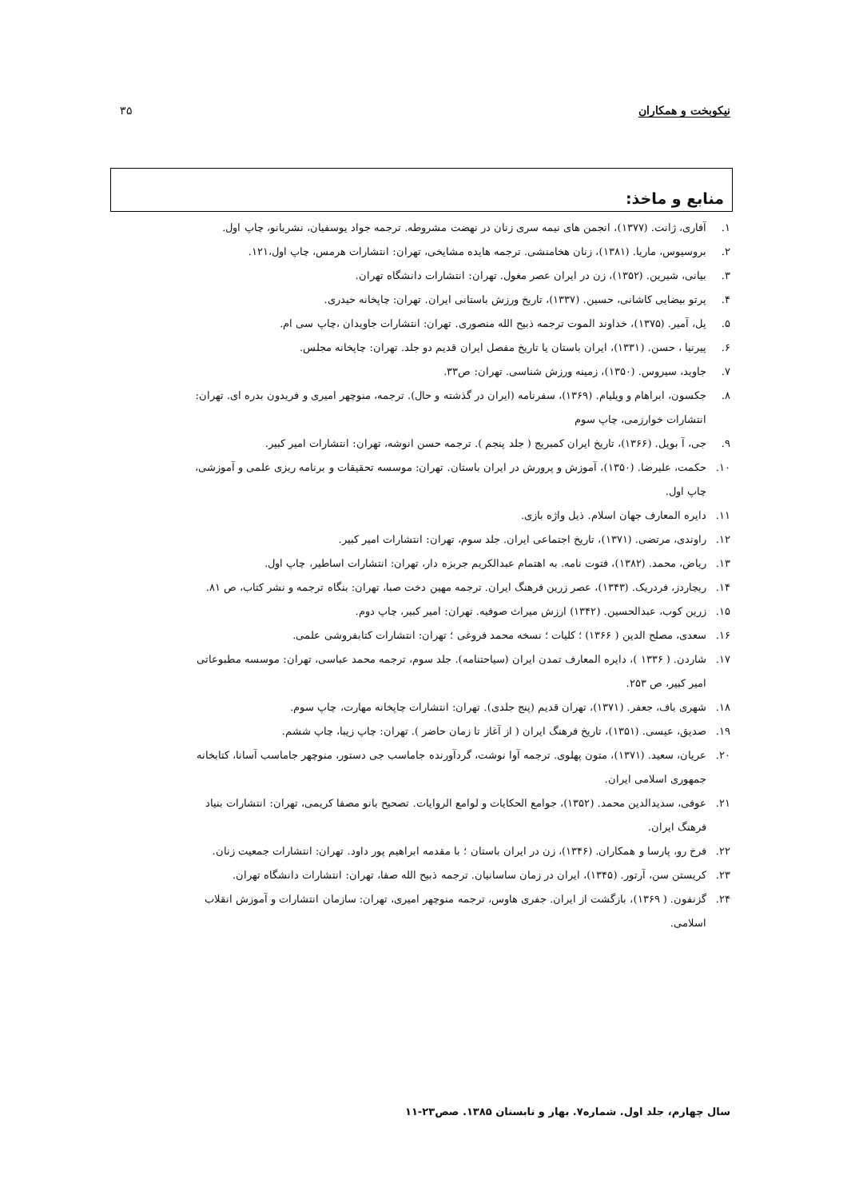نیکوبخت و همکاران ۳۵
منابع و ماخذ:
۱. آفاری، ژانت. (۱۳۷۷)، انجمن های نیمه سری زنان در نهضت مشروطه. ترجمه جواد یوسفیان، نشربانو، چاپ اول.
۲. بروسیوس، ماریا. (۱۳۸۱)، زنان هخامنشی. ترجمه هایده مشایخی، تهران: انتشارات هرمس، چاپ اول،۱۲۱.
۳. بیانی، شیرین. (۱۳۵۲)، زن در ایران عصر مغول. تهران: انتشارات دانشگاه تهران.
۴. پرتو بیضایی کاشانی، حسین. (۱۳۳۷)، تاریخ ورزش باستانی ایران. تهران: چاپخانه حیدری.
۵. پل، آمیر. (۱۳۷۵)، خداوند الموت ترجمه ذبیح الله منصوری. تهران: انتشارات جاویدان ،چاپ سی ام.
۶. پیرنیا ، حسن. (۱۳۳۱)، ایران باستان یا تاریخ مفصل ایران قدیم دو جلد. تهران: چاپخانه مجلس.
۷. جاوید، سیروس. (۱۳۵۰)، زمینه ورزش شناسی. تهران: ص۳۳.
۸. جکسون، ابراهام و ویلیام. (۱۳۶۹)، سفرنامه (ایران در گذشته و حال). ترجمه، منوچهر امیری و فریدون بدره ای. تهران: انتشارات خوارزمی، چاپ سوم
۹. جی، آ بویل. (۱۳۶۶)، تاریخ ایران کمبریج ( جلد پنجم ). ترجمه حسن انوشه، تهران: انتشارات امیر کبیر.
۱۰. حکمت، علیرضا. (۱۳۵۰)، آموزش و پرورش در ایران باستان. تهران: موسسه تحقیقات و برنامه ریزی علمی و آموزشی، چاپ اول.
۱۱. دایره المعارف جهان اسلام. ذیل واژه بازی.
۱۲. راوندی، مرتضی. (۱۳۷۱)، تاریخ اجتماعی ایران. جلد سوم، تهران: انتشارات امیر کبیر.
۱۳. ریاض، محمد. (۱۳۸۲)، فتوت نامه. به اهتمام عبدالکریم جربزه دار، تهران: انتشارات اساطیر، چاپ اول.
۱۴. ریچاردز، فردریک. (۱۳۴۳)، عصر زرین فرهنگ ایران. ترجمه مهین دخت صبا، تهران: بنگاه ترجمه و نشر کتاب، ص ۸۱.
۱۵. زرین کوب، عبدالحسین. (۱۳۴۲) ارزش میراث صوفیه. تهران: امیر کبیر، چاپ دوم.
۱۶. سعدی، مصلح الدین ( ۱۳۶۶) ؛ کلیات ؛ نسخه محمد فروغی ؛ تهران: انتشارات کتابفروشی علمی.
۱۷. شاردن. ( ۱۳۳۶ )، دایره المعارف تمدن ایران (سیاحتنامه). جلد سوم، ترجمه محمد عباسی، تهران: موسسه مطبوعاتی امیر کبیر، ص ۲۵۳.
۱۸. شهری باف، جعفر. (۱۳۷۱)، تهران قدیم (پنج جلدی). تهران: انتشارات چاپخانه مهارت، چاپ سوم.
۱۹. صدیق، عیسی. (۱۳۵۱)، تاریخ فرهنگ ایران ( از آغاز تا زمان حاضر ). تهران: چاپ زیبا، چاپ ششم.
۲۰. عریان، سعید. (۱۳۷۱)، متون پهلوی. ترجمه آوا نوشت، گردآورنده جاماسب جی دستور، منوچهر جاماسب آسانا، کتابخانه جمهوری اسلامی ایران.
۲۱. عوفی، سدیدالدین محمد. (۱۳۵۲)، جوامع الحکایات و لوامع الروایات. تصحیح بانو مصفا کریمی، تهران: انتشارات بنیاد فرهنگ ایران.
۲۲. فرخ رو، پارسا و همکاران. (۱۳۴۶)، زن در ایران باستان ؛ با مقدمه ابراهیم پور داود. تهران: انتشارات جمعیت زنان.
۲۳. کریستن سن، آرتور. (۱۳۴۵)، ایران در زمان ساسانیان. ترجمه ذبیح الله صفا، تهران: انتشارات دانشگاه تهران.
۲۴. گزنفون. ( ۱۳۶۹)، بازگشت از ایران. جفری هاوس، ترجمه منوچهر امیری، تهران: سازمان انتشارات و آموزش انقلاب اسلامی.
سال چهارم، جلد اول. شماره۷. بهار و تابستان ۱۳۸۵. صص۲۳-۱۱